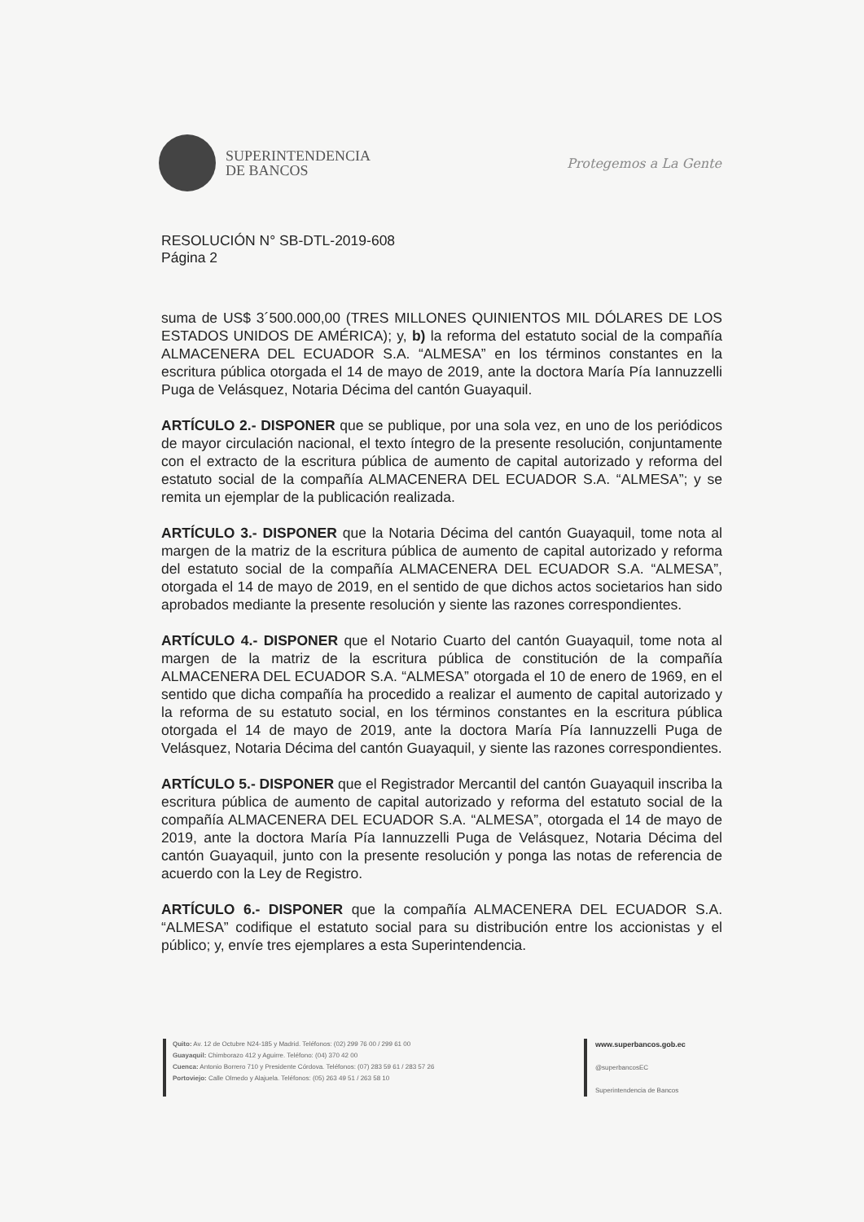SUPERINTENDENCIA
DE BANCOS
Protegemos a La Gente
RESOLUCIÓN N° SB-DTL-2019-608
Página 2
suma de US$ 3´500.000,00 (TRES MILLONES QUINIENTOS MIL DÓLARES DE LOS ESTADOS UNIDOS DE AMÉRICA); y, b) la reforma del estatuto social de la compañía ALMACENERA DEL ECUADOR S.A. “ALMESA” en los términos constantes en la escritura pública otorgada el 14 de mayo de 2019, ante la doctora María Pía Iannuzzelli Puga de Velásquez, Notaria Décima del cantón Guayaquil.
ARTÍCULO 2.- DISPONER que se publique, por una sola vez, en uno de los periódicos de mayor circulación nacional, el texto íntegro de la presente resolución, conjuntamente con el extracto de la escritura pública de aumento de capital autorizado y reforma del estatuto social de la compañía ALMACENERA DEL ECUADOR S.A. “ALMESA”; y se remita un ejemplar de la publicación realizada.
ARTÍCULO 3.- DISPONER que la Notaria Décima del cantón Guayaquil, tome nota al margen de la matriz de la escritura pública de aumento de capital autorizado y reforma del estatuto social de la compañía ALMACENERA DEL ECUADOR S.A. “ALMESA”, otorgada el 14 de mayo de 2019, en el sentido de que dichos actos societarios han sido aprobados mediante la presente resolución y siente las razones correspondientes.
ARTÍCULO 4.- DISPONER que el Notario Cuarto del cantón Guayaquil, tome nota al margen de la matriz de la escritura pública de constitución de la compañía ALMACENERA DEL ECUADOR S.A. “ALMESA” otorgada el 10 de enero de 1969, en el sentido que dicha compañía ha procedido a realizar el aumento de capital autorizado y la reforma de su estatuto social, en los términos constantes en la escritura pública otorgada el 14 de mayo de 2019, ante la doctora María Pía Iannuzzelli Puga de Velásquez, Notaria Décima del cantón Guayaquil, y siente las razones correspondientes.
ARTÍCULO 5.- DISPONER que el Registrador Mercantil del cantón Guayaquil inscriba la escritura pública de aumento de capital autorizado y reforma del estatuto social de la compañía ALMACENERA DEL ECUADOR S.A. “ALMESA”, otorgada el 14 de mayo de 2019, ante la doctora María Pía Iannuzzelli Puga de Velásquez, Notaria Décima del cantón Guayaquil, junto con la presente resolución y ponga las notas de referencia de acuerdo con la Ley de Registro.
ARTÍCULO 6.- DISPONER que la compañía ALMACENERA DEL ECUADOR S.A. “ALMESA” codifique el estatuto social para su distribución entre los accionistas y el público; y, envíe tres ejemplares a esta Superintendencia.
Quito: Av. 12 de Octubre N24-185 y Madrid. Teléfonos: (02) 299 76 00 / 299 61 00
Guayaquil: Chimborazo 412 y Aguirre. Teléfono: (04) 370 42 00
Cuenca: Antonio Borrero 710 y Presidente Córdova. Teléfonos: (07) 283 59 61 / 283 57 26
Portoviejo: Calle Olmedo y Alajuela. Teléfonos: (05) 263 49 51 / 263 58 10
www.superbancos.gob.ec
@superbancosEC
Superintendencia de Bancos